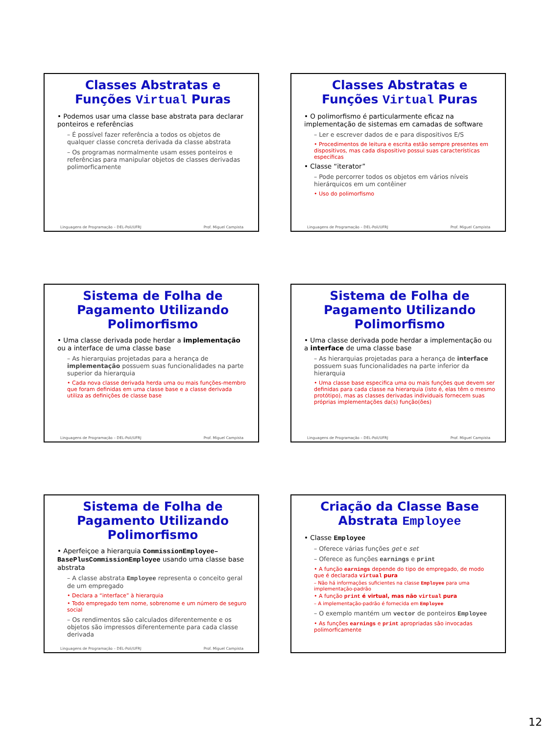Classes Abstratas e Funções Virtual Puras
• Podemos usar uma classe base abstrata para declarar ponteiros e referências
– É possível fazer referência a todos os objetos de qualquer classe concreta derivada da classe abstrata
– Os programas normalmente usam esses ponteiros e referências para manipular objetos de classes derivadas polimorficamente
Linguagens de Programação – DEL-Poli/UFRJ Prof. Miguel Campista
Classes Abstratas e Funções Virtual Puras
• O polimorfismo é particularmente eficaz na implementação de sistemas em camadas de software
– Ler e escrever dados de e para dispositivos E/S
• Procedimentos de leitura e escrita estão sempre presentes em dispositivos, mas cada dispositivo possui suas características específicas
• Classe “iterator”
– Pode percorrer todos os objetos em vários níveis hierárquicos em um contêiner
• Uso do polimorfismo
Linguagens de Programação – DEL-Poli/UFRJ Prof. Miguel Campista
Sistema de Folha de Pagamento Utilizando Polimorfismo
• Uma classe derivada pode herdar a implementação ou a interface de uma classe base
– As hierarquias projetadas para a herança de implementação possuem suas funcionalidades na parte superior da hierarquia
• Cada nova classe derivada herda uma ou mais funções-membro que foram definidas em uma classe base e a classe derivada utiliza as definições de classe base
Linguagens de Programação – DEL-Poli/UFRJ Prof. Miguel Campista
Sistema de Folha de Pagamento Utilizando Polimorfismo
• Uma classe derivada pode herdar a implementação ou a interface de uma classe base
– As hierarquias projetadas para a herança de interface possuem suas funcionalidades na parte inferior da hierarquia
• Uma classe base especifica uma ou mais funções que devem ser definidas para cada classe na hierarquia (isto é, elas têm o mesmo protótipo), mas as classes derivadas individuais fornecem suas próprias implementações da(s) função(ões)
Linguagens de Programação – DEL-Poli/UFRJ Prof. Miguel Campista
Sistema de Folha de Pagamento Utilizando Polimorfismo
• Aperfeiçoe a hierarquia CommissionEmployee–BasePlusCommissionEmployee usando uma classe base abstrata
– A classe abstrata Employee representa o conceito geral de um empregado
• Declara a “interface” à hierarquia
• Todo empregado tem nome, sobrenome e um número de seguro social
– Os rendimentos são calculados diferentemente e os objetos são impressos diferentemente para cada classe derivada
Linguagens de Programação – DEL-Poli/UFRJ Prof. Miguel Campista
Criação da Classe Base Abstrata Employee
• Classe Employee
– Oferece várias funções get e set
– Oferece as funções earnings e print
• A função earnings depende do tipo de empregado, de modo que é declarada virtual pura
– Não há informações suficientes na classe Employee para uma implementação-padrão
• A função print é virtual, mas não virtual pura
– A implementação-padrão é fornecida em Employee
– O exemplo mantém um vector de ponteiros Employee
• As funções earnings e print apropriadas são invocadas polimorficamente
12